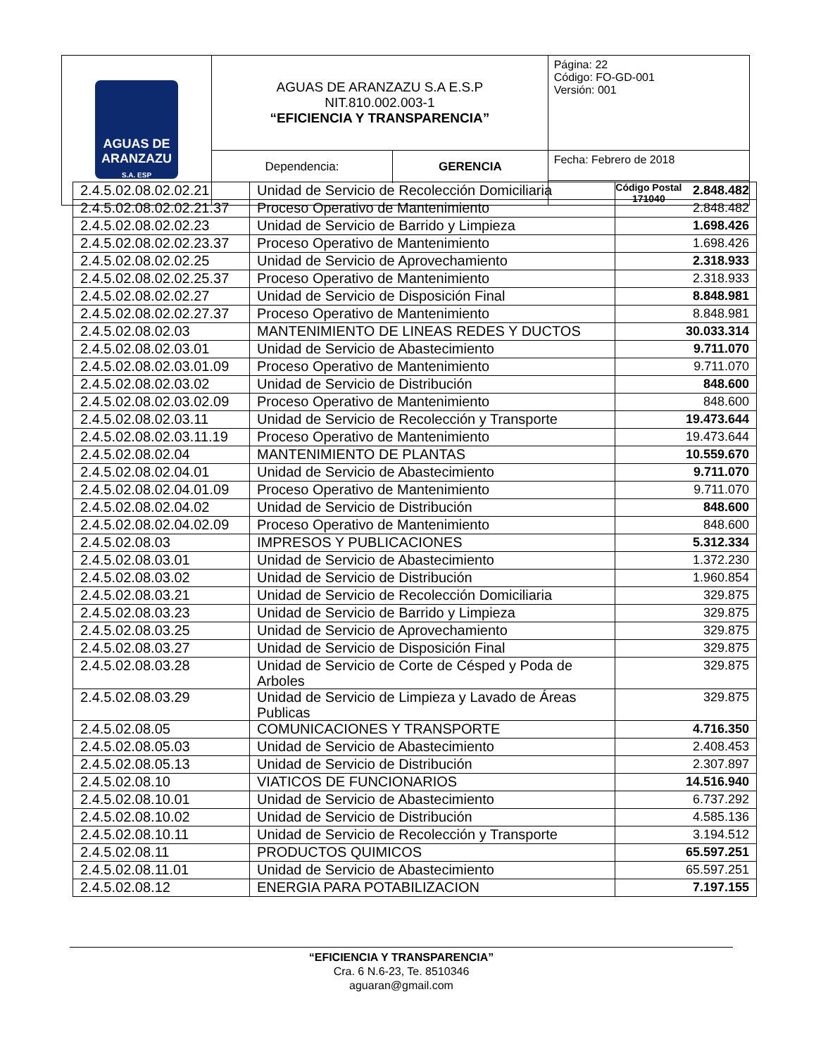| AGUAS DE ARANZAZU S.A. ESP | AGUAS DE ARANZAZU S.A E.S.P NIT.810.002.003-1 “EFICIENCIA Y TRANSPARENCIA” | Página: 22 Código: FO-GD-001 Versión: 001 |
| | / Dependencia: / GERENCIA / | Fecha: Febrero de 2018 |
| | | Código Postal 171040 |
| 2.4.5.02.08.02.02.21 | Unidad de Servicio de Recolección Domiciliaria | 2.848.482 |
| 2.4.5.02.08.02.02.21.37 | Proceso Operativo de Mantenimiento | 2.848.482 |
| 2.4.5.02.08.02.02.23 | Unidad de Servicio de Barrido y Limpieza | 1.698.426 |
| 2.4.5.02.08.02.02.23.37 | Proceso Operativo de Mantenimiento | 1.698.426 |
| 2.4.5.02.08.02.02.25 | Unidad de Servicio de Aprovechamiento | 2.318.933 |
| 2.4.5.02.08.02.02.25.37 | Proceso Operativo de Mantenimiento | 2.318.933 |
| 2.4.5.02.08.02.02.27 | Unidad de Servicio de Disposición Final | 8.848.981 |
| 2.4.5.02.08.02.02.27.37 | Proceso Operativo de Mantenimiento | 8.848.981 |
| 2.4.5.02.08.02.03 | MANTENIMIENTO DE LINEAS REDES Y DUCTOS | 30.033.314 |
| 2.4.5.02.08.02.03.01 | Unidad de Servicio de Abastecimiento | 9.711.070 |
| 2.4.5.02.08.02.03.01.09 | Proceso Operativo de Mantenimiento | 9.711.070 |
| 2.4.5.02.08.02.03.02 | Unidad de Servicio de Distribución | 848.600 |
| 2.4.5.02.08.02.03.02.09 | Proceso Operativo de Mantenimiento | 848.600 |
| 2.4.5.02.08.02.03.11 | Unidad de Servicio de Recolección y Transporte | 19.473.644 |
| 2.4.5.02.08.02.03.11.19 | Proceso Operativo de Mantenimiento | 19.473.644 |
| 2.4.5.02.08.02.04 | MANTENIMIENTO DE PLANTAS | 10.559.670 |
| 2.4.5.02.08.02.04.01 | Unidad de Servicio de Abastecimiento | 9.711.070 |
| 2.4.5.02.08.02.04.01.09 | Proceso Operativo de Mantenimiento | 9.711.070 |
| 2.4.5.02.08.02.04.02 | Unidad de Servicio de Distribución | 848.600 |
| 2.4.5.02.08.02.04.02.09 | Proceso Operativo de Mantenimiento | 848.600 |
| 2.4.5.02.08.03 | IMPRESOS Y PUBLICACIONES | 5.312.334 |
| 2.4.5.02.08.03.01 | Unidad de Servicio de Abastecimiento | 1.372.230 |
| 2.4.5.02.08.03.02 | Unidad de Servicio de Distribución | 1.960.854 |
| 2.4.5.02.08.03.21 | Unidad de Servicio de Recolección Domiciliaria | 329.875 |
| 2.4.5.02.08.03.23 | Unidad de Servicio de Barrido y Limpieza | 329.875 |
| 2.4.5.02.08.03.25 | Unidad de Servicio de Aprovechamiento | 329.875 |
| 2.4.5.02.08.03.27 | Unidad de Servicio de Disposición Final | 329.875 |
| 2.4.5.02.08.03.28 | Unidad de Servicio de Corte de Césped y Poda de Arboles | 329.875 |
| 2.4.5.02.08.03.29 | Unidad de Servicio de Limpieza y Lavado de Áreas Publicas | 329.875 |
| 2.4.5.02.08.05 | COMUNICACIONES Y TRANSPORTE | 4.716.350 |
| 2.4.5.02.08.05.03 | Unidad de Servicio de Abastecimiento | 2.408.453 |
| 2.4.5.02.08.05.13 | Unidad de Servicio de Distribución | 2.307.897 |
| 2.4.5.02.08.10 | VIATICOS DE FUNCIONARIOS | 14.516.940 |
| 2.4.5.02.08.10.01 | Unidad de Servicio de Abastecimiento | 6.737.292 |
| 2.4.5.02.08.10.02 | Unidad de Servicio de Distribución | 4.585.136 |
| 2.4.5.02.08.10.11 | Unidad de Servicio de Recolección y Transporte | 3.194.512 |
| 2.4.5.02.08.11 | PRODUCTOS QUIMICOS | 65.597.251 |
| 2.4.5.02.08.11.01 | Unidad de Servicio de Abastecimiento | 65.597.251 |
| 2.4.5.02.08.12 | ENERGIA PARA POTABILIZACION | 7.197.155 |
“EFICIENCIA Y TRANSPARENCIA”
Cra. 6 N.6-23, Te. 8510346
aguaran@gmail.com